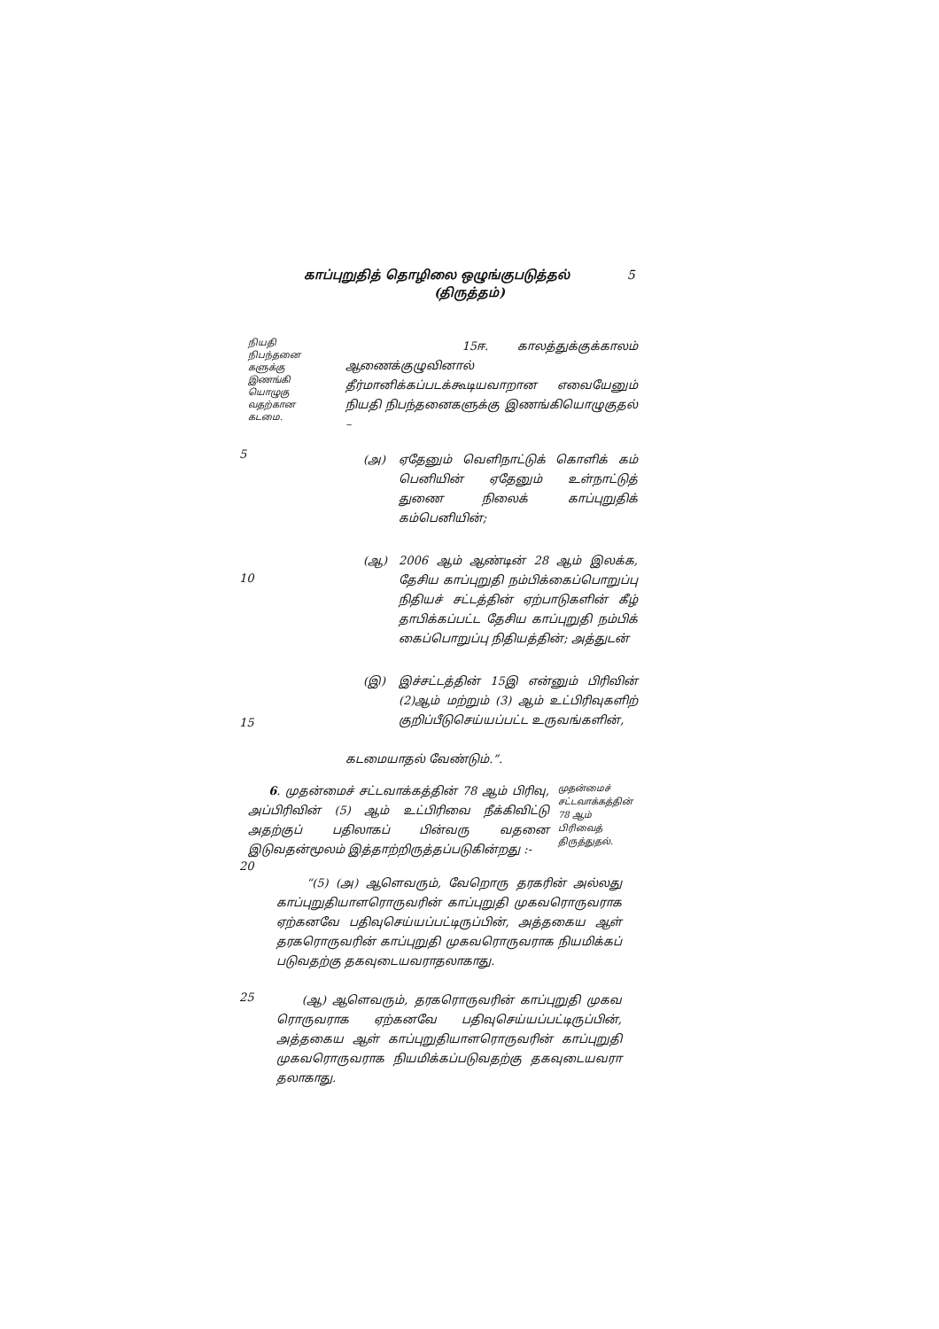காப்புறுதித் தொழிலை ஒழுங்குபடுத்தல் 5
(திருத்தம்)
நியதி நிபந்தனை களுக்கு இணங்கி யொழுகு வதற்கான கடமை.
15ஈ. காலத்துக்குக்காலம் ஆணைக்குழுவினால் தீர்மானிக்கப்படக்கூடியவாறான எவையேனும் நியதி நிபந்தனைகளுக்கு இணங்கியொழுகுதல் –
(அ) ஏதேனும் வெளிநாட்டுக் கொளிக் கம் பெனியின் ஏதேனும் உள்நாட்டுத் துணை நிலைக் காப்புறுதிக் கம்பெனியின்;
(ஆ) 2006 ஆம் ஆண்டின் 28 ஆம் இலக்க, தேசிய காப்புறுதி நம்பிக்கைப்பொறுப்பு நிதியச் சட்டத்தின் ஏற்பாடுகளின் கீழ் தாபிக்கப்பட்ட தேசிய காப்புறுதி நம்பிக் கைப்பொறுப்பு நிதியத்தின்; அத்துடன்
(இ) இச்சட்டத்தின் 15இ என்னும் பிரிவின் (2)ஆம் மற்றும் (3) ஆம் உட்பிரிவுகளிற் குறிப்பீடுசெய்யப்பட்ட உருவங்களின்,
கடமையாதல் வேண்டும்.”.
6. முதன்மைச் சட்டவாக்கத்தின் 78 ஆம் பிரிவு, அப்பிரிவின் (5) ஆம் உட்பிரிவை நீக்கிவிட்டு அதற்குப் பதிலாகப் பின்வரு வதனை இடுவதன்மூலம் இத்தாற்றிருத்தப்படுகின்றது :-
முதன்மைச் சட்டவாக்கத்தின் 78 ஆம் பிரிவைத் திருத்துதல்.
“(5) (அ) ஆளெவரும், வேறொரு தரகரின் அல்லது காப்புறுதியாளரொருவரின் காப்புறுதி முகவரொருவராக ஏற்கனவே பதிவுசெய்யப்பட்டிருப்பின், அத்தகைய ஆள் தரகரொருவரின் காப்புறுதி முகவரொருவராக நியமிக்கப் படுவதற்கு தகவுடையவராதலாகாது.
(ஆ) ஆளெவரும், தரகரொருவரின் காப்புறுதி முகவ ரொருவராக ஏற்கனவே பதிவுசெய்யப்பட்டிருப்பின், அத்தகைய ஆள் காப்புறுதியாளரொருவரின் காப்புறுதி முகவரொருவராக நியமிக்கப்படுவதற்கு தகவுடையவரா தலாகாது.
5
10
15
20
25